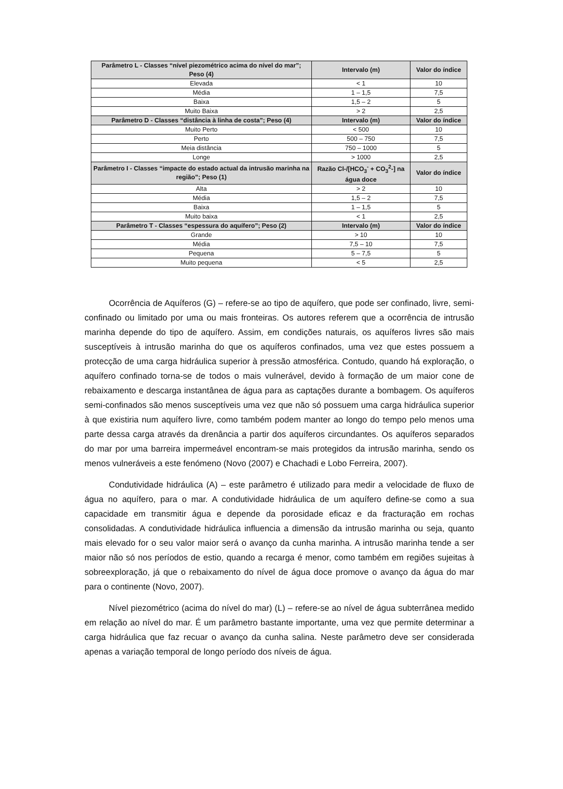| Parâmetro L - Classes “nível piezométrico acima do nível do mar”; Peso (4) | Intervalo (m) | Valor do índice |
| --- | --- | --- |
| Elevada | < 1 | 10 |
| Média | 1 – 1,5 | 7,5 |
| Baixa | 1,5 – 2 | 5 |
| Muito Baixa | > 2 | 2,5 |
| Parâmetro D - Classes “distância à linha de costa”; Peso (4) | Intervalo (m) | Valor do índice |
| Muito Perto | < 500 | 10 |
| Perto | 500 – 750 | 7,5 |
| Meia distância | 750 – 1000 | 5 |
| Longe | > 1000 | 2,5 |
| Parâmetro I - Classes “impacte do estado actual da intrusão marinha na região”; Peso (1) | Razão Cl-/[HCO<sub>3</sub><sup>-</sup> + CO<sub>3</sub><sup>2</sup>-] na água doce | Valor do índice |
| Alta | > 2 | 10 |
| Média | 1,5 – 2 | 7,5 |
| Baixa | 1 – 1,5 | 5 |
| Muito baixa | < 1 | 2,5 |
| Parâmetro T - Classes “espessura do aquífero”; Peso (2) | Intervalo (m) | Valor do índice |
| Grande | > 10 | 10 |
| Média | 7,5 – 10 | 7,5 |
| Pequena | 5 – 7,5 | 5 |
| Muito pequena | < 5 | 2,5 |
Ocorrência de Aquíferos (G) – refere-se ao tipo de aquífero, que pode ser confinado, livre, semi-confinado ou limitado por uma ou mais fronteiras. Os autores referem que a ocorrência de intrusão marinha depende do tipo de aquífero. Assim, em condições naturais, os aquíferos livres são mais susceptíveis à intrusão marinha do que os aquíferos confinados, uma vez que estes possuem a protecção de uma carga hidráulica superior à pressão atmosférica. Contudo, quando há exploração, o aquífero confinado torna-se de todos o mais vulnerável, devido à formação de um maior cone de rebaixamento e descarga instantânea de água para as captações durante a bombagem. Os aquíferos semi-confinados são menos susceptíveis uma vez que não só possuem uma carga hidráulica superior à que existiria num aquífero livre, como também podem manter ao longo do tempo pelo menos uma parte dessa carga através da drenância a partir dos aquíferos circundantes. Os aquíferos separados do mar por uma barreira impermeável encontram-se mais protegidos da intrusão marinha, sendo os menos vulneráveis a este fenómeno (Novo (2007) e Chachadi e Lobo Ferreira, 2007).
Condutividade hidráulica (A) – este parâmetro é utilizado para medir a velocidade de fluxo de água no aquífero, para o mar. A condutividade hidráulica de um aquífero define-se como a sua capacidade em transmitir água e depende da porosidade eficaz e da fracturação em rochas consolidadas. A condutividade hidráulica influencia a dimensão da intrusão marinha ou seja, quanto mais elevado for o seu valor maior será o avanço da cunha marinha. A intrusão marinha tende a ser maior não só nos períodos de estio, quando a recarga é menor, como também em regiões sujeitas à sobreexploração, já que o rebaixamento do nível de água doce promove o avanço da água do mar para o continente (Novo, 2007).
Nível piezométrico (acima do nível do mar) (L) – refere-se ao nível de água subterrânea medido em relação ao nível do mar. É um parâmetro bastante importante, uma vez que permite determinar a carga hidráulica que faz recuar o avanço da cunha salina. Neste parâmetro deve ser considerada apenas a variação temporal de longo período dos níveis de água.